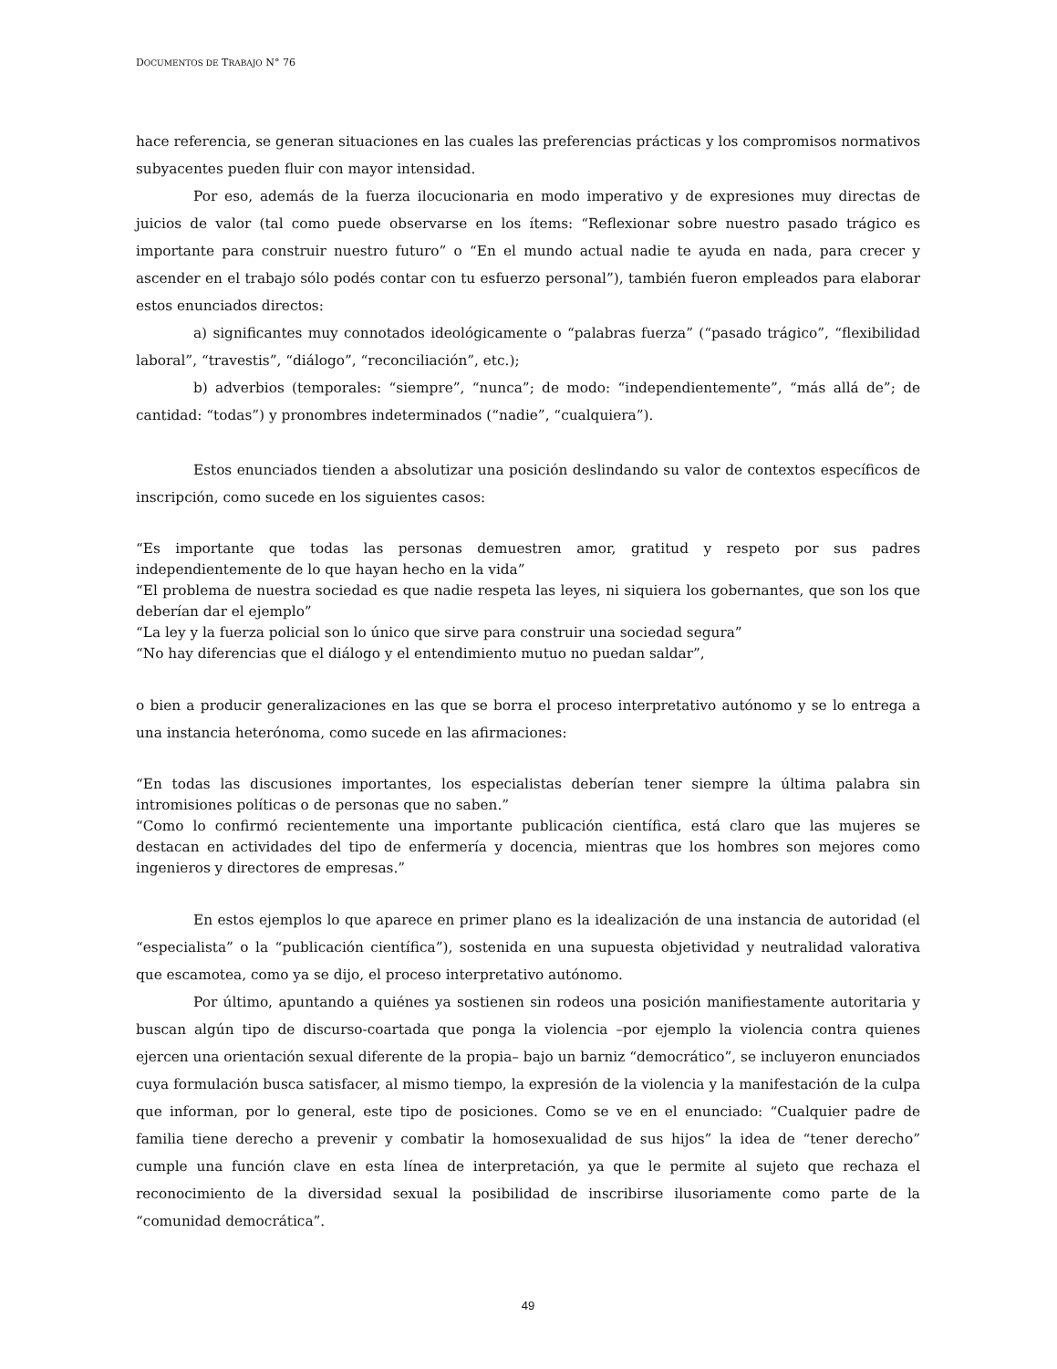DOCUMENTOS DE TRABAJO N° 76
hace referencia, se generan situaciones en las cuales las preferencias prácticas y los compromisos normativos subyacentes pueden fluir con mayor intensidad.
Por eso, además de la fuerza ilocucionaria en modo imperativo y de expresiones muy directas de juicios de valor (tal como puede observarse en los ítems: “Reflexionar sobre nuestro pasado trágico es importante para construir nuestro futuro” o “En el mundo actual nadie te ayuda en nada, para crecer y ascender en el trabajo sólo podés contar con tu esfuerzo personal”), también fueron empleados para elaborar estos enunciados directos:
a) significantes muy connotados ideológicamente o “palabras fuerza” (“pasado trágico”, “flexibilidad laboral”, “travestis”, “diálogo”, “reconciliación”, etc.);
b) adverbios (temporales: “siempre”, “nunca”; de modo: “independientemente”, “más allá de”; de cantidad: “todas”) y pronombres indeterminados (“nadie”, “cualquiera”).
Estos enunciados tienden a absolutizar una posición deslindando su valor de contextos específicos de inscripción, como sucede en los siguientes casos:
“Es importante que todas las personas demuestren amor, gratitud y respeto por sus padres independientemente de lo que hayan hecho en la vida”
“El problema de nuestra sociedad es que nadie respeta las leyes, ni siquiera los gobernantes, que son los que deberían dar el ejemplo”
“La ley y la fuerza policial son lo único que sirve para construir una sociedad segura”
“No hay diferencias que el diálogo y el entendimiento mutuo no puedan saldar”,
o bien a producir generalizaciones en las que se borra el proceso interpretativo autónomo y se lo entrega a una instancia heterónoma, como sucede en las afirmaciones:
“En todas las discusiones importantes, los especialistas deberían tener siempre la última palabra sin intromisiones políticas o de personas que no saben.”
“Como lo confirmó recientemente una importante publicación científica, está claro que las mujeres se destacan en actividades del tipo de enfermería y docencia, mientras que los hombres son mejores como ingenieros y directores de empresas.”
En estos ejemplos lo que aparece en primer plano es la idealización de una instancia de autoridad (el “especialista” o la “publicación científica”), sostenida en una supuesta objetividad y neutralidad valorativa que escamotea, como ya se dijo, el proceso interpretativo autónomo.
Por último, apuntando a quiénes ya sostienen sin rodeos una posición manifiestamente autoritaria y buscan algún tipo de discurso-coartada que ponga la violencia –por ejemplo la violencia contra quienes ejercen una orientación sexual diferente de la propia– bajo un barniz “democrático”, se incluyeron enunciados cuya formulación busca satisfacer, al mismo tiempo, la expresión de la violencia y la manifestación de la culpa que informan, por lo general, este tipo de posiciones. Como se ve en el enunciado: “Cualquier padre de familia tiene derecho a prevenir y combatir la homosexualidad de sus hijos” la idea de “tener derecho” cumple una función clave en esta línea de interpretación, ya que le permite al sujeto que rechaza el reconocimiento de la diversidad sexual la posibilidad de inscribirse ilusoriamente como parte de la “comunidad democrática”.
49